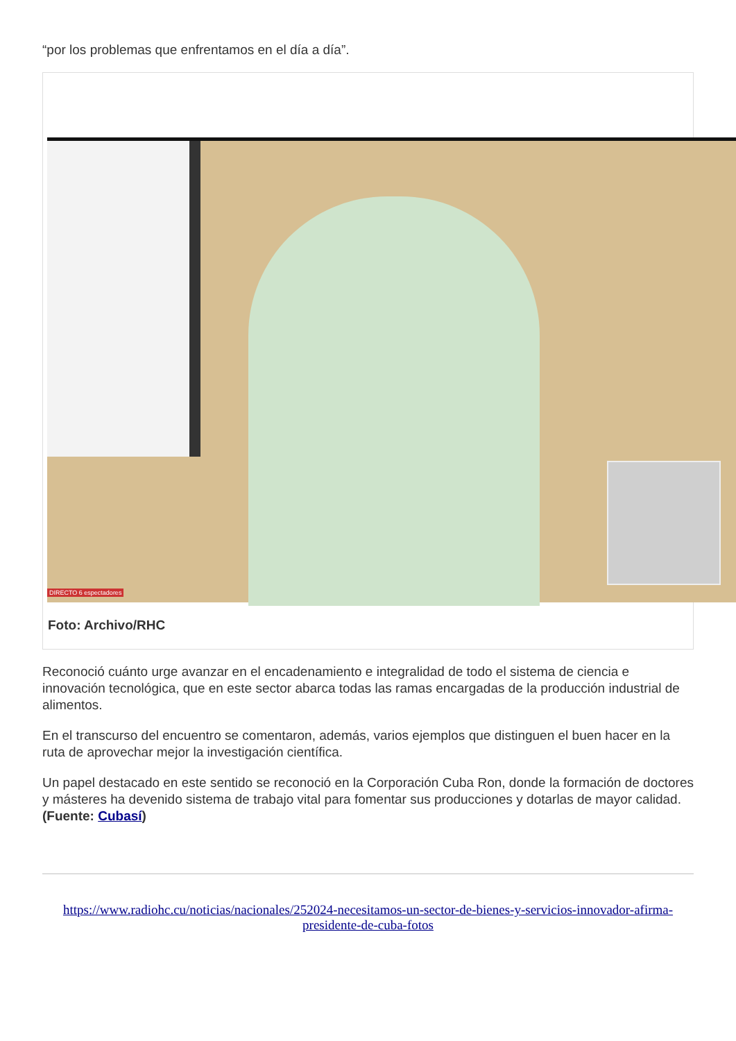“por los problemas que enfrentamos en el día a día”.
DIRECTO 6 espectadores
Foto: Archivo/RHC
Reconoció cuánto urge avanzar en el encadenamiento e integralidad de todo el sistema de ciencia e innovación tecnológica, que en este sector abarca todas las ramas encargadas de la producción industrial de alimentos.
En el transcurso del encuentro se comentaron, además, varios ejemplos que distinguen el buen hacer en la ruta de aprovechar mejor la investigación científica.
Un papel destacado en este sentido se reconoció en la Corporación Cuba Ron, donde la formación de doctores y másteres ha devenido sistema de trabajo vital para fomentar sus producciones y dotarlas de mayor calidad. (Fuente: Cubasí)
https://www.radiohc.cu/noticias/nacionales/252024-necesitamos-un-sector-de-bienes-y-servicios-innovador-afirma-presidente-de-cuba-fotos